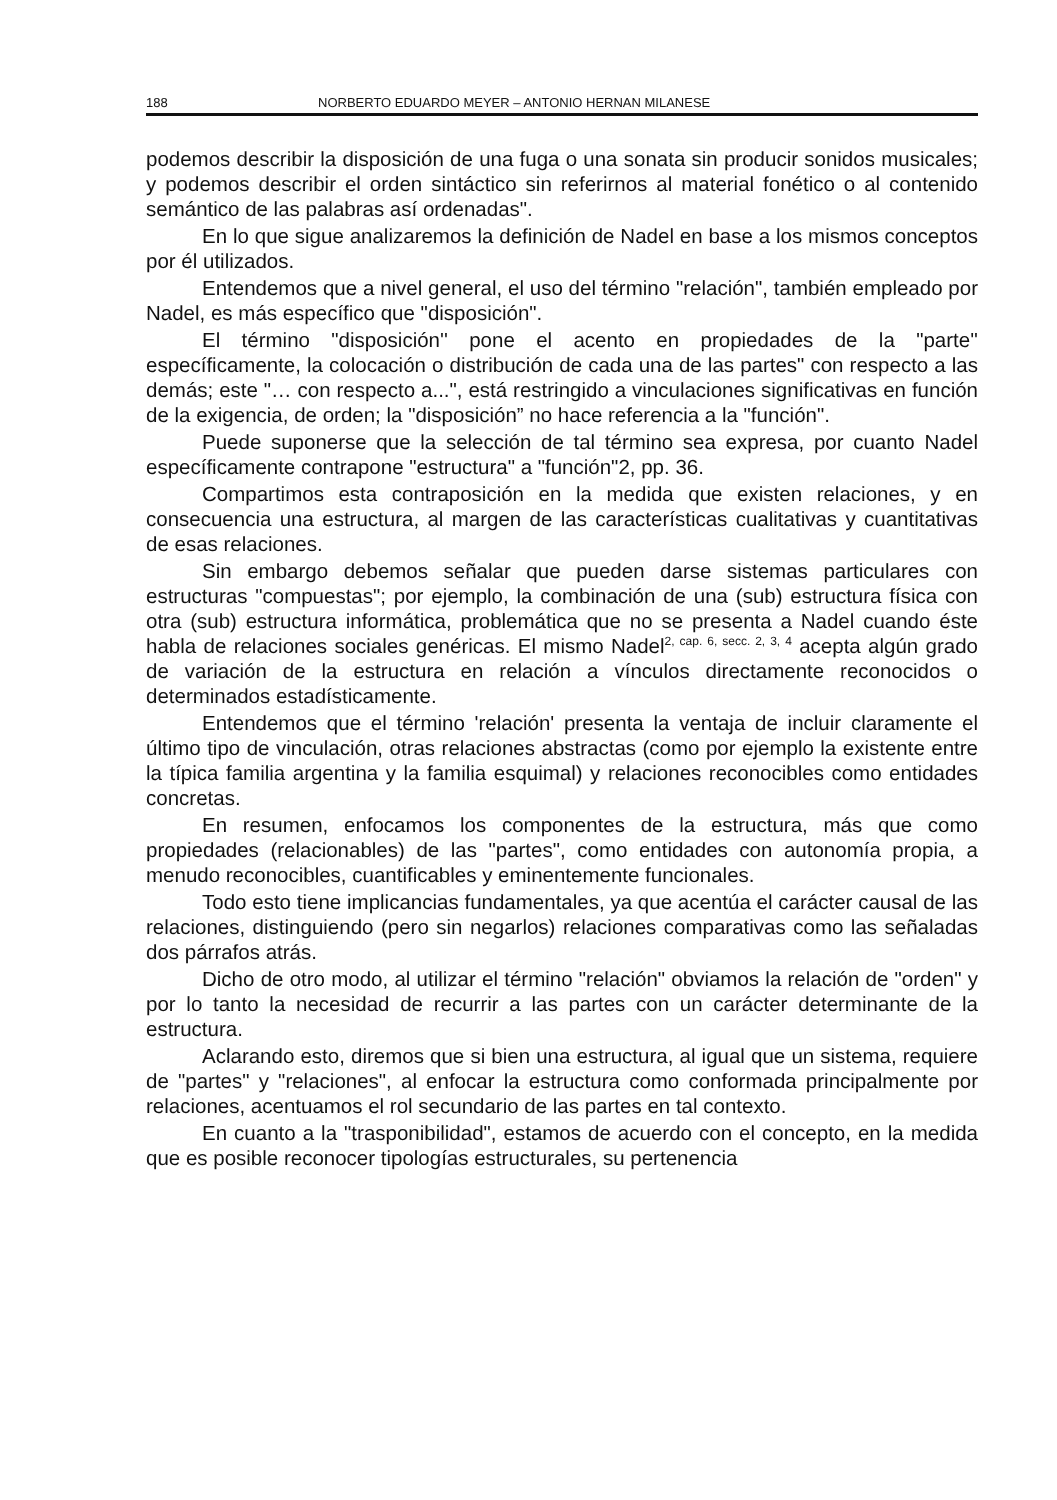188 NORBERTO EDUARDO MEYER – ANTONIO HERNAN MILANESE
podemos describir la disposición de una fuga o una sonata sin producir sonidos musicales; y podemos describir el orden sintáctico sin referirnos al material fonético o al contenido semántico de las palabras así ordenadas".
En lo que sigue analizaremos la definición de Nadel en base a los mismos conceptos por él utilizados.
Entendemos que a nivel general, el uso del término "relación", también empleado por Nadel, es más específico que "disposición".
El término "disposición'' pone el acento en propiedades de la "parte'' específicamente, la colocación o distribución de cada una de las partes" con respecto a las demás; este "… con respecto a...", está restringido a vinculaciones significativas en función de la exigencia, de orden; la "disposición” no hace referencia a la "función".
Puede suponerse que la selección de tal término sea expresa, por cuanto Nadel específicamente contrapone "estructura" a "función"2, pp. 36.
Compartimos esta contraposición en la medida que existen relaciones, y en consecuencia una estructura, al margen de las características cualitativas y cuantitativas de esas relaciones.
Sin embargo debemos señalar que pueden darse sistemas particulares con estructuras "compuestas"; por ejemplo, la combinación de una (sub) estructura física con otra (sub) estructura informática, problemática que no se presenta a Nadel cuando éste habla de relaciones sociales genéricas. El mismo Nadel<sup>2, cap. 6, secc. 2, 3, 4</sup> acepta algún grado de variación de la estructura en relación a vínculos directamente reconocidos o determinados estadísticamente.
Entendemos que el término 'relación' presenta la ventaja de incluir claramente el último tipo de vinculación, otras relaciones abstractas (como por ejemplo la existente entre la típica familia argentina y la familia esquimal) y relaciones reconocibles como entidades concretas.
En resumen, enfocamos los componentes de la estructura, más que como propiedades (relacionables) de las "partes", como entidades con autonomía propia, a menudo reconocibles, cuantificables y eminentemente funcionales.
Todo esto tiene implicancias fundamentales, ya que acentúa el carácter causal de las relaciones, distinguiendo (pero sin negarlos) relaciones comparativas como las señaladas dos párrafos atrás.
Dicho de otro modo, al utilizar el término "relación" obviamos la relación de "orden" y por lo tanto la necesidad de recurrir a las partes con un carácter determinante de la estructura.
Aclarando esto, diremos que si bien una estructura, al igual que un sistema, requiere de "partes" y "relaciones", al enfocar la estructura como conformada principalmente por relaciones, acentuamos el rol secundario de las partes en tal contexto.
En cuanto a la "trasponibilidad", estamos de acuerdo con el concepto, en la medida que es posible reconocer tipologías estructurales, su pertenencia